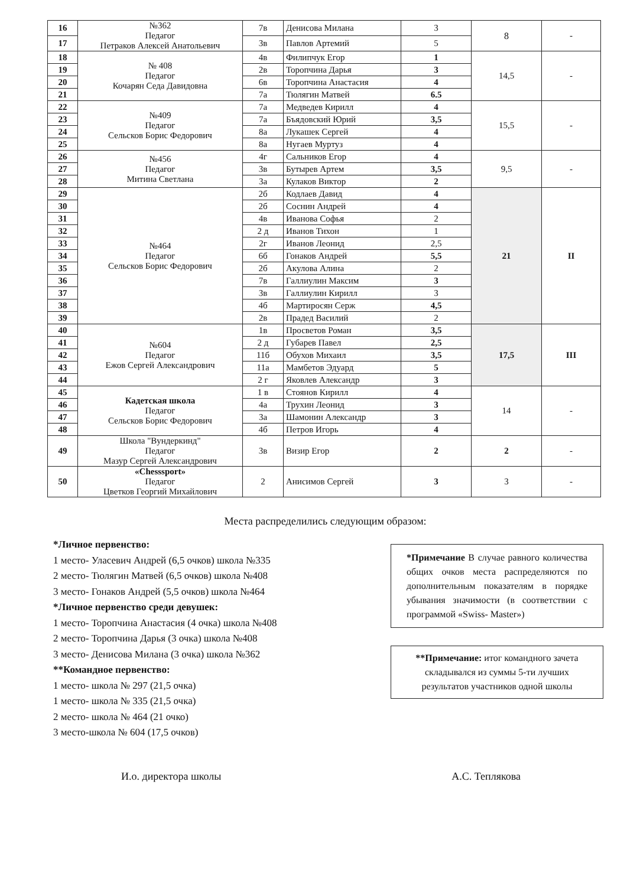| 16 | №362 Педагог Петраков Алексей Анатольевич | 7в | Денисова Милана | 3 | 8 | - |
| 17 | | 3в | Павлов Артемий | 5 | | |
| 18 | № 408 Педагог Кочарян Седа Давидовна | 4в | Филипчук Егор | 1 | 14,5 | - |
| 19 | | 2в | Торопчина Дарья | 3 | | |
| 20 | | 6в | Торопчина Анастасия | 4 | | |
| 21 | | 7а | Тюлягин Матвей | 6.5 | | |
| 22 | №409 Педагог Сельсков Борис Федорович | 7а | Медведев Кирилл | 4 | 15,5 | - |
| 23 | | 7а | Бъядовский Юрий | 3,5 | | |
| 24 | | 8а | Лукашек Сергей | 4 | | |
| 25 | | 8а | Нугаев Муртуз | 4 | | |
| 26 | №456 Педагог Митина Светлана | 4г | Сальников Егор | 4 | 9,5 | - |
| 27 | | 3в | Бутырев Артем | 3,5 | | |
| 28 | | 3а | Кулаков Виктор | 2 | | |
| 29 | №464 Педагог Сельсков Борис Федорович | 2б | Кодлаев Давид | 4 | 21 | II |
| 30 | | 2б | Соснин Андрей | 4 | | |
| 31 | | 4в | Иванова Софья | 2 | | |
| 32 | | 2 д | Иванов Тихон | 1 | | |
| 33 | | 2г | Иванов Леонид | 2,5 | | |
| 34 | | 6б | Гонаков Андрей | 5,5 | | |
| 35 | | 2б | Акулова Алина | 2 | | |
| 36 | | 7в | Галлиулин Максим | 3 | | |
| 37 | | 3в | Галлиулин Кирилл | 3 | | |
| 38 | | 4б | Мартиросян Серж | 4,5 | | |
| 39 | | 2в | Прадед Василий | 2 | | |
| 40 | №604 Педагог Ежов Сергей Александрович | 1в | Просветов Роман | 3,5 | 17,5 | III |
| 41 | | 2 д | Губарев Павел | 2,5 | | |
| 42 | | 11б | Обухов Михаил | 3,5 | | |
| 43 | | 11а | Мамбетов Эдуард | 5 | | |
| 44 | | 2 г | Яковлев Александр | 3 | | |
| 45 | Кадетская школа Педагог Сельсков Борис Федорович | 1 в | Стоянов Кирилл | 4 | 14 | - |
| 46 | | 4а | Трухин Леонид | 3 | | |
| 47 | | 3а | Шамонин Александр | 3 | | |
| 48 | | 4б | Петров Игорь | 4 | | |
| 49 | Школа "Вундеркинд" Педагог Мазур Сергей Александрович | 3в | Визир Егор | 2 | 2 | - |
| 50 | «Chesssport» Педагог Цветков Георгий Михайлович | 2 | Анисимов Сергей | 3 | 3 | - |
Места распределились следующим образом:
*Личное первенство:
1 место- Уласевич Андрей (6,5 очков) школа №335
2 место- Тюлягин Матвей (6,5 очков) школа №408
3 место- Гонаков Андрей (5,5 очков) школа №464
*Личное первенство среди девушек:
1 место- Торопчина Анастасия (4 очка) школа №408
2 место- Торопчина Дарья (3 очка) школа №408
3 место- Денисова Милана (3 очка) школа №362
**Командное первенство:
1 место- школа № 297 (21,5 очка)
1 место- школа № 335 (21,5 очка)
2 место- школа № 464 (21 очко)
3 место-школа № 604 (17,5 очков)
*Примечание В случае равного количества общих очков места распределяются по дополнительным показателям в порядке убывания значимости (в соответствии с программой «Swiss- Master»)
**Примечание: итог командного зачета складывался из суммы 5-ти лучших результатов участников одной школы
И.о. директора школы А.С. Теплякова